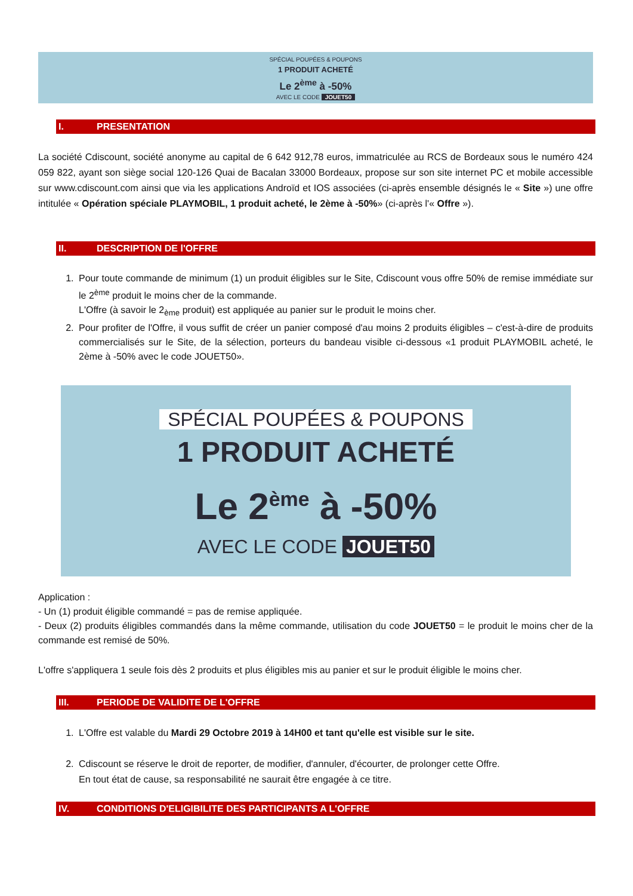SPÉCIAL POUPÉES & POUPONS
1 PRODUIT ACHETÉ
Le 2<sup>ème</sup> à -50%
AVEC LE CODE JOUET50
I. PRESENTATION
La société Cdiscount, société anonyme au capital de 6 642 912,78 euros, immatriculée au RCS de Bordeaux sous le numéro 424 059 822, ayant son siège social 120-126 Quai de Bacalan 33000 Bordeaux, propose sur son site internet PC et mobile accessible sur www.cdiscount.com ainsi que via les applications Androïd et IOS associées (ci-après ensemble désignés le « Site ») une offre intitulée « Opération spéciale PLAYMOBIL, 1 produit acheté, le 2ème à -50%» (ci-après l'« Offre »).
II. DESCRIPTION DE l'OFFRE
1. Pour toute commande de minimum (1) un produit éligibles sur le Site, Cdiscount vous offre 50% de remise immédiate sur le 2<sup>ème</sup> produit le moins cher de la commande.
L'Offre (à savoir le 2<sub>ème</sub> produit) est appliquée au panier sur le produit le moins cher.
2. Pour profiter de l'Offre, il vous suffit de créer un panier composé d'au moins 2 produits éligibles – c'est-à-dire de produits commercialisés sur le Site, de la sélection, porteurs du bandeau visible ci-dessous «1 produit PLAYMOBIL acheté, le 2ème à -50% avec le code JOUET50».
SPÉCIAL POUPÉES & POUPONS
1 PRODUIT ACHETÉ
Le 2<sup>ème</sup> à -50%
AVEC LE CODE JOUET50
Application :
- Un (1) produit éligible commandé = pas de remise appliquée.
- Deux (2) produits éligibles commandés dans la même commande, utilisation du code JOUET50 = le produit le moins cher de la commande est remisé de 50%.
L'offre s'appliquera 1 seule fois dès 2 produits et plus éligibles mis au panier et sur le produit éligible le moins cher.
III. PERIODE DE VALIDITE DE L'OFFRE
1. L'Offre est valable du Mardi 29 Octobre 2019 à 14H00 et tant qu'elle est visible sur le site.
2. Cdiscount se réserve le droit de reporter, de modifier, d'annuler, d'écourter, de prolonger cette Offre.
En tout état de cause, sa responsabilité ne saurait être engagée à ce titre.
IV. CONDITIONS D'ELIGIBILITE DES PARTICIPANTS A L'OFFRE